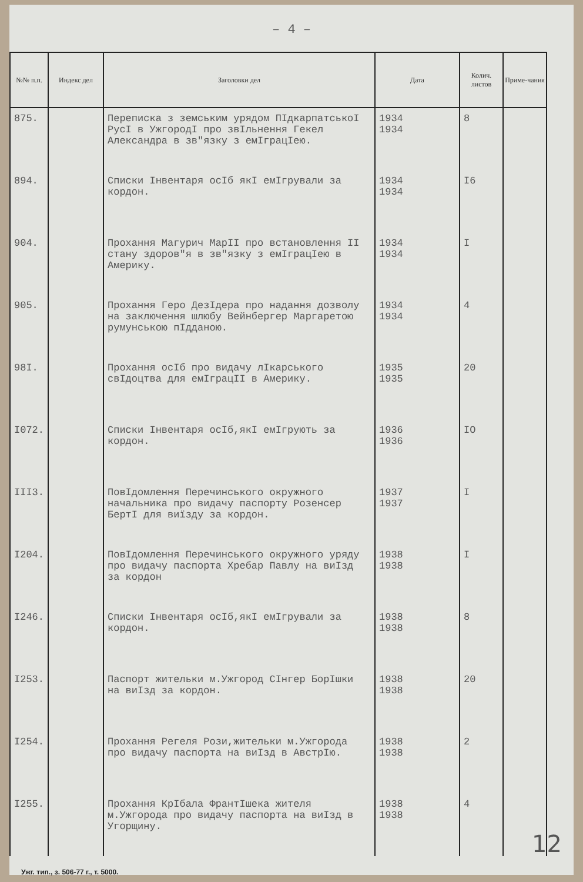– 4 –
| №№ п.п. | Индекс дел | Заголовки дел | Дата | Колич. листов | Приме-чания |
| --- | --- | --- | --- | --- | --- |
| 875. | | Переписка з земським урядом ПIдкарпатськоI РусI в УжгородI про звIльнення Гекел Александра в зв"язку з емIграцIею. | 1934 1934 | 8 | |
| 894. | | Списки Iнвентаря осIб якI емIгрували за кордон. | 1934 1934 | I6 | |
| 904. | | Прохання Магурич МарII про встановлення II стану здоров"я в зв"язку з емIграцIею в Америку. | 1934 1934 | I | |
| 905. | | Прохання Геро ДезIдера про надання дозволу на заключення шлюбу Вейнбергер Маргаретою румунською пIдданою. | 1934 1934 | 4 | |
| 98I. | | Прохання осIб про видачу лIкарського свIдоцтва для емIграцII в Америку. | 1935 1935 | 20 | |
| I072. | | Списки Iнвентаря осIб,якI емIгрують за кордон. | 1936 1936 | IO | |
| III3. | | ПовIдомлення Перечинського окружного начальника про видачу паспорту Розенсер БертI для виїзду за кордон. | 1937 1937 | I | |
| I204. | | ПовIдомлення Перечинського окружного уряду про видачу паспорта Хребар Павлу на виIзд за кордон | 1938 1938 | I | |
| I246. | | Списки Iнвентаря осIб,якI емIгрували за кордон. | 1938 1938 | 8 | |
| I253. | | Паспорт жительки м.Ужгород СIнгер БорIшки на виIзд за кордон. | 1938 1938 | 20 | |
| I254. | | Прохання Регеля Рози,жительки м.Ужгорода про видачу паспорта на виIзд в АвстрIю. | 1938 1938 | 2 | |
| I255. | | Прохання КрIбала ФрантIшека жителя м.Ужгорода про видачу паспорта на виIзд в Угорщину. | 1938 1938 | 4 | |
Ужг. тип., з. 506-77 г., т. 5000.
12